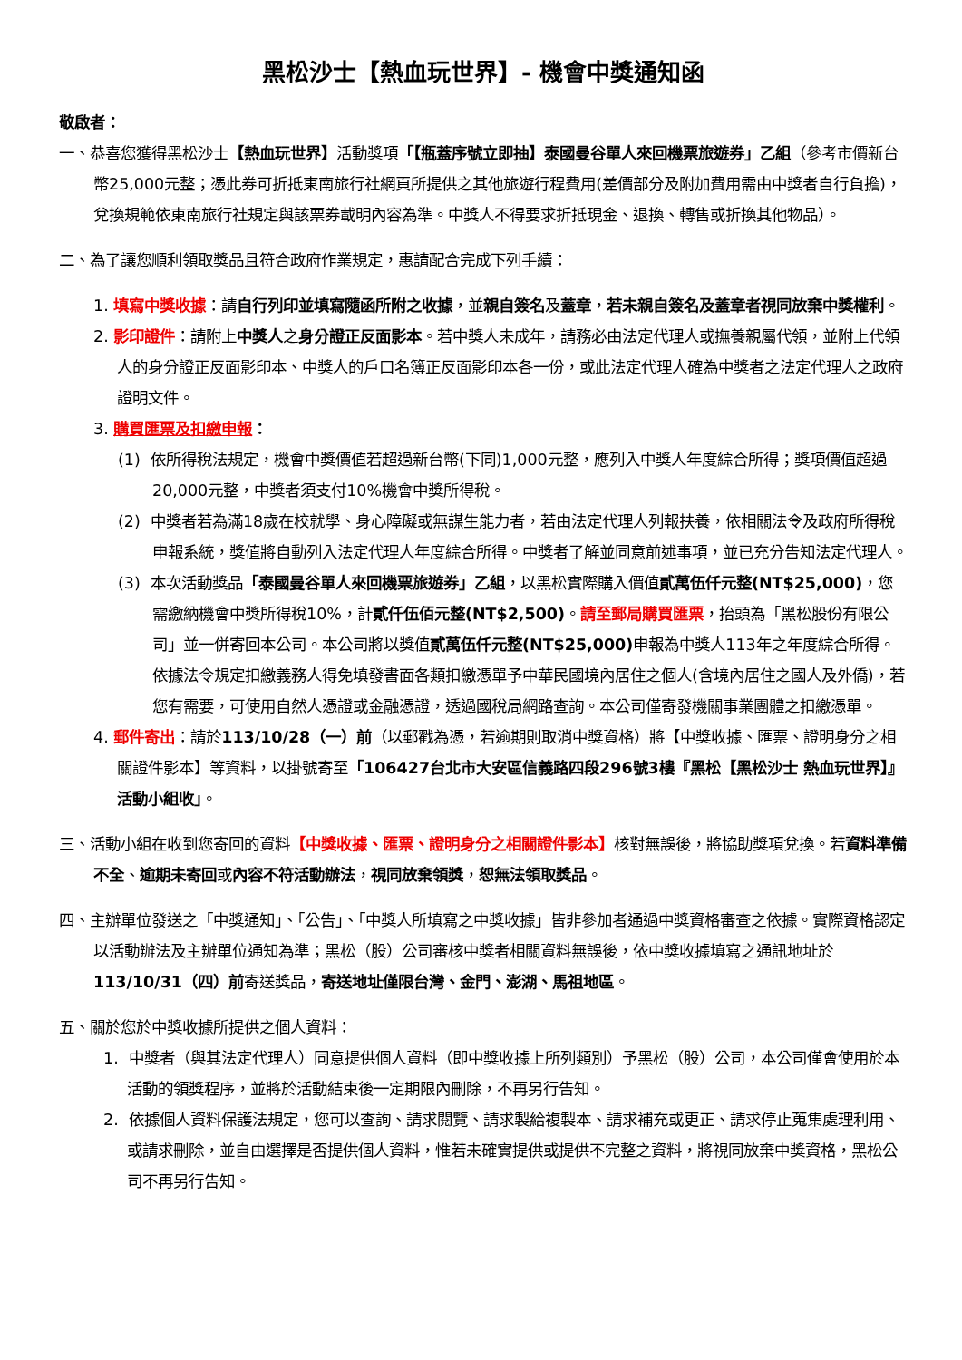黑松沙士【熱血玩世界】- 機會中獎通知函
敬啟者：
一、恭喜您獲得黑松沙士【熱血玩世界】活動獎項「【瓶蓋序號立即抽】泰國曼谷單人來回機票旅遊券」乙組（參考市價新台幣25,000元整；憑此券可折抵東南旅行社網頁所提供之其他旅遊行程費用(差價部分及附加費用需由中獎者自行負擔)，兌換規範依東南旅行社規定與該票券載明內容為準。中獎人不得要求折抵現金、退換、轉售或折換其他物品）。
二、為了讓您順利領取獎品且符合政府作業規定，惠請配合完成下列手續：
1. 填寫中獎收據：請自行列印並填寫隨函所附之收據，並親自簽名及蓋章，若未親自簽名及蓋章者視同放棄中獎權利。
2. 影印證件：請附上中獎人之身分證正反面影本。若中獎人未成年，請務必由法定代理人或撫養親屬代領，並附上代領人的身分證正反面影印本、中獎人的戶口名簿正反面影印本各一份，或此法定代理人確為中獎者之法定代理人之政府證明文件。
3. 購買匯票及扣繳申報：
(1) 依所得稅法規定，機會中獎價值若超過新台幣(下同)1,000元整，應列入中獎人年度綜合所得；獎項價值超過20,000元整，中獎者須支付10%機會中獎所得稅。
(2) 中獎者若為滿18歲在校就學、身心障礙或無謀生能力者，若由法定代理人列報扶養，依相關法令及政府所得稅申報系統，獎值將自動列入法定代理人年度綜合所得。中獎者了解並同意前述事項，並已充分告知法定代理人。
(3) 本次活動獎品「泰國曼谷單人來回機票旅遊券」乙組，以黑松實際購入價值貳萬伍仟元整(NT$25,000)，您需繳納機會中獎所得稅10%，計貳仟伍佰元整(NT$2,500)。請至郵局購買匯票，抬頭為「黑松股份有限公司」並一併寄回本公司。本公司將以獎值貳萬伍仟元整(NT$25,000) 申報為中獎人113年之年度綜合所得。依據法令規定扣繳義務人得免填發書面各類扣繳憑單予中華民國境內居住之個人(含境內居住之國人及外僑)，若您有需要，可使用自然人憑證或金融憑證，透過國稅局網路查詢。本公司僅寄發機關事業團體之扣繳憑單。
4. 郵件寄出：請於113/10/28（一）前（以郵戳為憑，若逾期則取消中獎資格）將【中獎收據、匯票、證明身分之相關證件影本】等資料，以掛號寄至「106427台北市大安區信義路四段296號3樓『黑松【黑松沙士 熱血玩世界】』活動小組收」。
三、活動小組在收到您寄回的資料【中獎收據、匯票、證明身分之相關證件影本】核對無誤後，將協助獎項兌換。若資料準備不全、逾期未寄回或內容不符活動辦法，視同放棄領獎，恕無法領取獎品。
四、主辦單位發送之「中獎通知」、「公告」、「中獎人所填寫之中獎收據」皆非參加者通過中獎資格審查之依據。實際資格認定以活動辦法及主辦單位通知為準；黑松（股）公司審核中獎者相關資料無誤後，依中獎收據填寫之通訊地址於113/10/31（四）前寄送獎品，寄送地址僅限台灣、金門、澎湖、馬祖地區。
五、關於您於中獎收據所提供之個人資料：
1. 中獎者（與其法定代理人）同意提供個人資料（即中獎收據上所列類別）予黑松（股）公司，本公司僅會使用於本活動的領獎程序，並將於活動結束後一定期限內刪除，不再另行告知。
2. 依據個人資料保護法規定，您可以查詢、請求閱覽、請求製給複製本、請求補充或更正、請求停止蒐集處理利用、或請求刪除，並自由選擇是否提供個人資料，惟若未確實提供或提供不完整之資料，將視同放棄中獎資格，黑松公司不再另行告知。